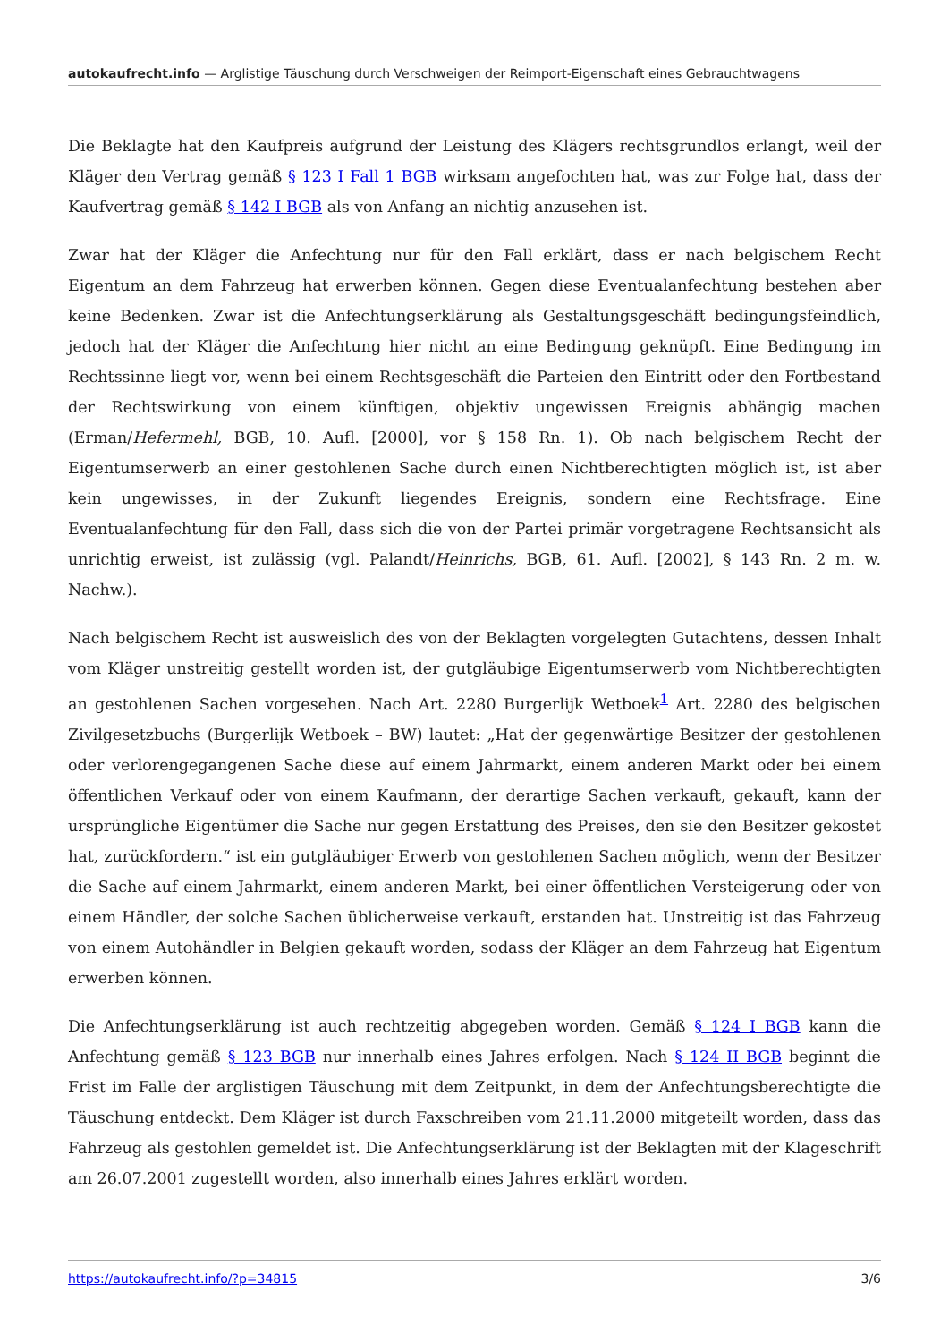autokaufrecht.info — Arglistige Täuschung durch Verschweigen der Reimport-Eigenschaft eines Gebrauchtwagens
Die Beklagte hat den Kaufpreis aufgrund der Leistung des Klägers rechtsgrundlos erlangt, weil der Kläger den Vertrag gemäß § 123 I Fall 1 BGB wirksam angefochten hat, was zur Folge hat, dass der Kaufvertrag gemäß § 142 I BGB als von Anfang an nichtig anzusehen ist.
Zwar hat der Kläger die Anfechtung nur für den Fall erklärt, dass er nach belgischem Recht Eigentum an dem Fahrzeug hat erwerben können. Gegen diese Eventualanfechtung bestehen aber keine Bedenken. Zwar ist die Anfechtungserklärung als Gestaltungsgeschäft bedingungsfeindlich, jedoch hat der Kläger die Anfechtung hier nicht an eine Bedingung geknüpft. Eine Bedingung im Rechtssinne liegt vor, wenn bei einem Rechtsgeschäft die Parteien den Eintritt oder den Fortbestand der Rechtswirkung von einem künftigen, objektiv ungewissen Ereignis abhängig machen (Erman/Hefermehl, BGB, 10. Aufl. [2000], vor § 158 Rn. 1). Ob nach belgischem Recht der Eigentumserwerb an einer gestohlenen Sache durch einen Nichtberechtigten möglich ist, ist aber kein ungewisses, in der Zukunft liegendes Ereignis, sondern eine Rechtsfrage. Eine Eventualanfechtung für den Fall, dass sich die von der Partei primär vorgetragene Rechtsansicht als unrichtig erweist, ist zulässig (vgl. Palandt/Heinrichs, BGB, 61. Aufl. [2002], § 143 Rn. 2 m. w. Nachw.).
Nach belgischem Recht ist ausweislich des von der Beklagten vorgelegten Gutachtens, dessen Inhalt vom Kläger unstreitig gestellt worden ist, der gutgläubige Eigentumserwerb vom Nichtberechtigten an gestohlenen Sachen vorgesehen. Nach Art. 2280 Burgerlijk Wetboek<sup>1</sup> Art. 2280 des belgischen Zivilgesetzbuchs (Burgerlijk Wetboek – BW) lautet: „Hat der gegenwärtige Besitzer der gestohlenen oder verlorengegangenen Sache diese auf einem Jahrmarkt, einem anderen Markt oder bei einem öffentlichen Verkauf oder von einem Kaufmann, der derartige Sachen verkauft, gekauft, kann der ursprüngliche Eigentümer die Sache nur gegen Erstattung des Preises, den sie den Besitzer gekostet hat, zurückfordern.“ ist ein gutgläubiger Erwerb von gestohlenen Sachen möglich, wenn der Besitzer die Sache auf einem Jahrmarkt, einem anderen Markt, bei einer öffentlichen Versteigerung oder von einem Händler, der solche Sachen üblicherweise verkauft, erstanden hat. Unstreitig ist das Fahrzeug von einem Autohändler in Belgien gekauft worden, sodass der Kläger an dem Fahrzeug hat Eigentum erwerben können.
Die Anfechtungserklärung ist auch rechtzeitig abgegeben worden. Gemäß § 124 I BGB kann die Anfechtung gemäß § 123 BGB nur innerhalb eines Jahres erfolgen. Nach § 124 II BGB beginnt die Frist im Falle der arglistigen Täuschung mit dem Zeitpunkt, in dem der Anfechtungsberechtigte die Täuschung entdeckt. Dem Kläger ist durch Faxschreiben vom 21.11.2000 mitgeteilt worden, dass das Fahrzeug als gestohlen gemeldet ist. Die Anfechtungserklärung ist der Beklagten mit der Klageschrift am 26.07.2001 zugestellt worden, also innerhalb eines Jahres erklärt worden.
https://autokaufrecht.info/?p=34815 3/6